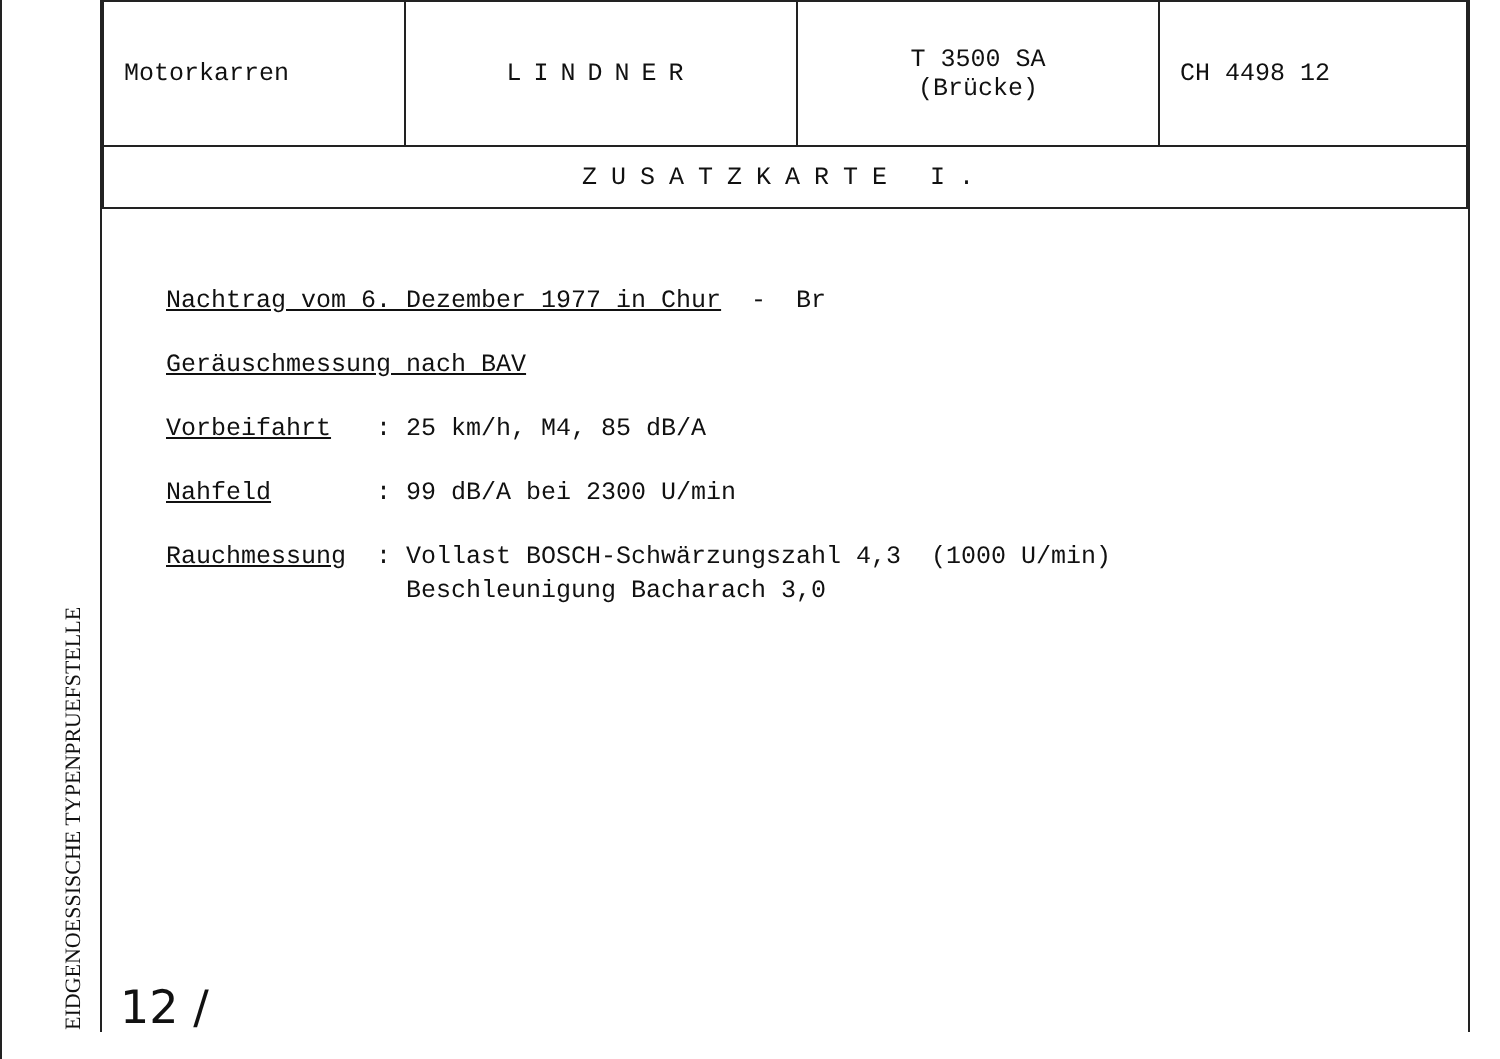EIDGENOESSISCHE TYPENPRUEFSTELLE
| Motorkarren | LINDNER | T 3500 SA (Brücke) | CH 4498 12 |
| ZUSATZKARTE I. | | | |
Nachtrag vom 6. Dezember 1977 in Chur - Br
Geräuschmessung nach BAV
Vorbeifahrt: 25 km/h, M4, 85 dB/A
Nahfeld: 99 dB/A bei 2300 U/min
Rauchmessung: Vollast BOSCH-Schwärzungszahl 4,3 (1000 U/min)
Beschleunigung Bacharach 3,0
12 /